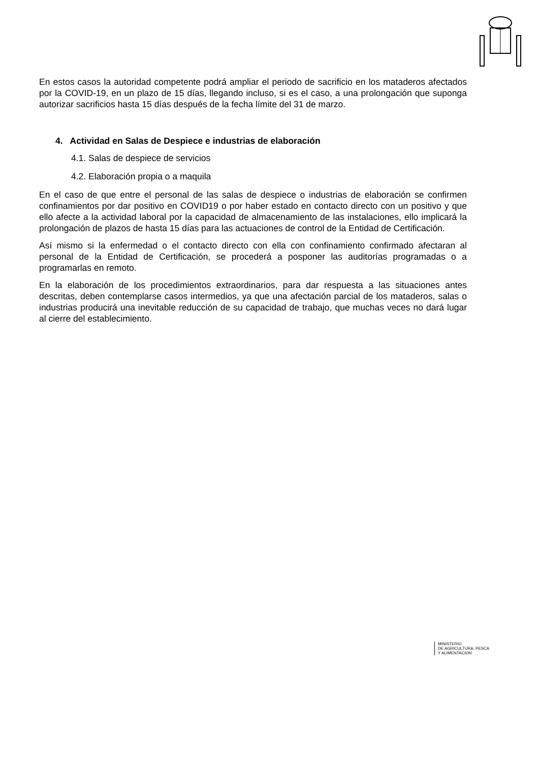En estos casos la autoridad competente podrá ampliar el periodo de sacrificio en los mataderos afectados por la COVID-19, en un plazo de 15 días, llegando incluso, si es el caso, a una prolongación que suponga autorizar sacrificios hasta 15 días después de la fecha límite del 31 de marzo.
4. Actividad en Salas de Despiece e industrias de elaboración
4.1. Salas de despiece de servicios
4.2. Elaboración propia o a maquila
En el caso de que entre el personal de las salas de despiece o industrias de elaboración se confirmen confinamientos por dar positivo en COVID19 o por haber estado en contacto directo con un positivo y que ello afecte a la actividad laboral por la capacidad de almacenamiento de las instalaciones, ello implicará la prolongación de plazos de hasta 15 días para las actuaciones de control de la Entidad de Certificación.
Así mismo si la enfermedad o el contacto directo con ella con confinamiento confirmado afectaran al personal de la Entidad de Certificación, se procederá a posponer las auditorías programadas o a programarlas en remoto.
En la elaboración de los procedimientos extraordinarios, para dar respuesta a las situaciones antes descritas, deben contemplarse casos intermedios, ya que una afectación parcial de los mataderos, salas o industrias producirá una inevitable reducción de su capacidad de trabajo, que muchas veces no dará lugar al cierre del establecimiento.
MINISTERIO
DE AGRICULTURA, PESCA
Y ALIMENTACION